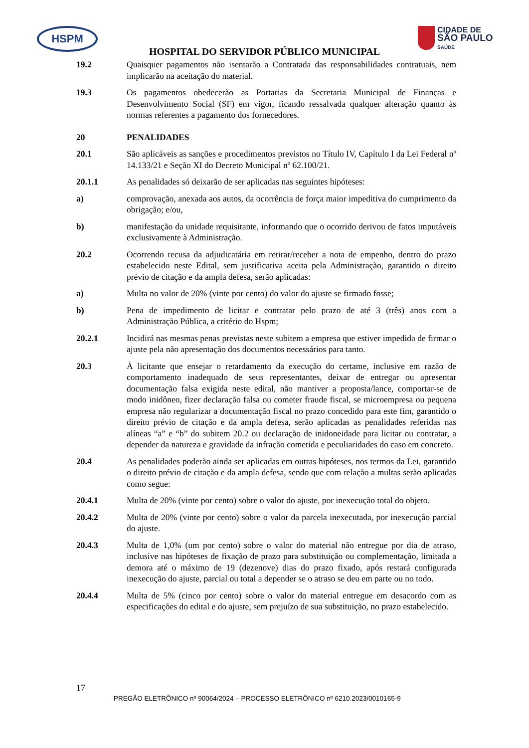HSPM
CIDADE DE
SÃO PAULO
SAÚDE
HOSPITAL DO SERVIDOR PÚBLICO MUNICIPAL
19.2 Quaisquer pagamentos não isentarão a Contratada das responsabilidades contratuais, nem implicarão na aceitação do material.
19.3 Os pagamentos obedecerão as Portarias da Secretaria Municipal de Finanças e Desenvolvimento Social (SF) em vigor, ficando ressalvada qualquer alteração quanto às normas referentes a pagamento dos fornecedores.
20 PENALIDADES
20.1 São aplicáveis as sanções e procedimentos previstos no Título IV, Capítulo I da Lei Federal nº 14.133/21 e Seção XI do Decreto Municipal nº 62.100/21.
20.1.1 As penalidades só deixarão de ser aplicadas nas seguintes hipóteses:
a) comprovação, anexada aos autos, da ocorrência de força maior impeditiva do cumprimento da obrigação; e/ou,
b) manifestação da unidade requisitante, informando que o ocorrido derivou de fatos imputáveis exclusivamente à Administração.
20.2 Ocorrendo recusa da adjudicatária em retirar/receber a nota de empenho, dentro do prazo estabelecido neste Edital, sem justificativa aceita pela Administração, garantido o direito prévio de citação e da ampla defesa, serão aplicadas:
a) Multa no valor de 20% (vinte por cento) do valor do ajuste se firmado fosse;
b) Pena de impedimento de licitar e contratar pelo prazo de até 3 (três) anos com a Administração Pública, a critério do Hspm;
20.2.1 Incidirá nas mesmas penas previstas neste subitem a empresa que estiver impedida de firmar o ajuste pela não apresentação dos documentos necessários para tanto.
20.3 À licitante que ensejar o retardamento da execução do certame, inclusive em razão de comportamento inadequado de seus representantes, deixar de entregar ou apresentar documentação falsa exigida neste edital, não mantiver a proposta/lance, comportar-se de modo inidôneo, fizer declaração falsa ou cometer fraude fiscal, se microempresa ou pequena empresa não regularizar a documentação fiscal no prazo concedido para este fim, garantido o direito prévio de citação e da ampla defesa, serão aplicadas as penalidades referidas nas alíneas “a” e “b” do subitem 20.2 ou declaração de inidoneidade para licitar ou contratar, a depender da natureza e gravidade da infração cometida e peculiaridades do caso em concreto.
20.4 As penalidades poderão ainda ser aplicadas em outras hipóteses, nos termos da Lei, garantido o direito prévio de citação e da ampla defesa, sendo que com relação a multas serão aplicadas como segue:
20.4.1 Multa de 20% (vinte por cento) sobre o valor do ajuste, por inexecução total do objeto.
20.4.2 Multa de 20% (vinte por cento) sobre o valor da parcela inexecutada, por inexecução parcial do ajuste.
20.4.3 Multa de 1,0% (um por cento) sobre o valor do material não entregue por dia de atraso, inclusive nas hipóteses de fixação de prazo para substituição ou complementação, limitada a demora até o máximo de 19 (dezenove) dias do prazo fixado, após restará configurada inexecução do ajuste, parcial ou total a depender se o atraso se deu em parte ou no todo.
20.4.4 Multa de 5% (cinco por cento) sobre o valor do material entregue em desacordo com as especificações do edital e do ajuste, sem prejuízo de sua substituição, no prazo estabelecido.
17
PREGÃO ELETRÔNICO nº 90064/2024 – PROCESSO ELETRÔNICO nº 6210.2023/0010165-9